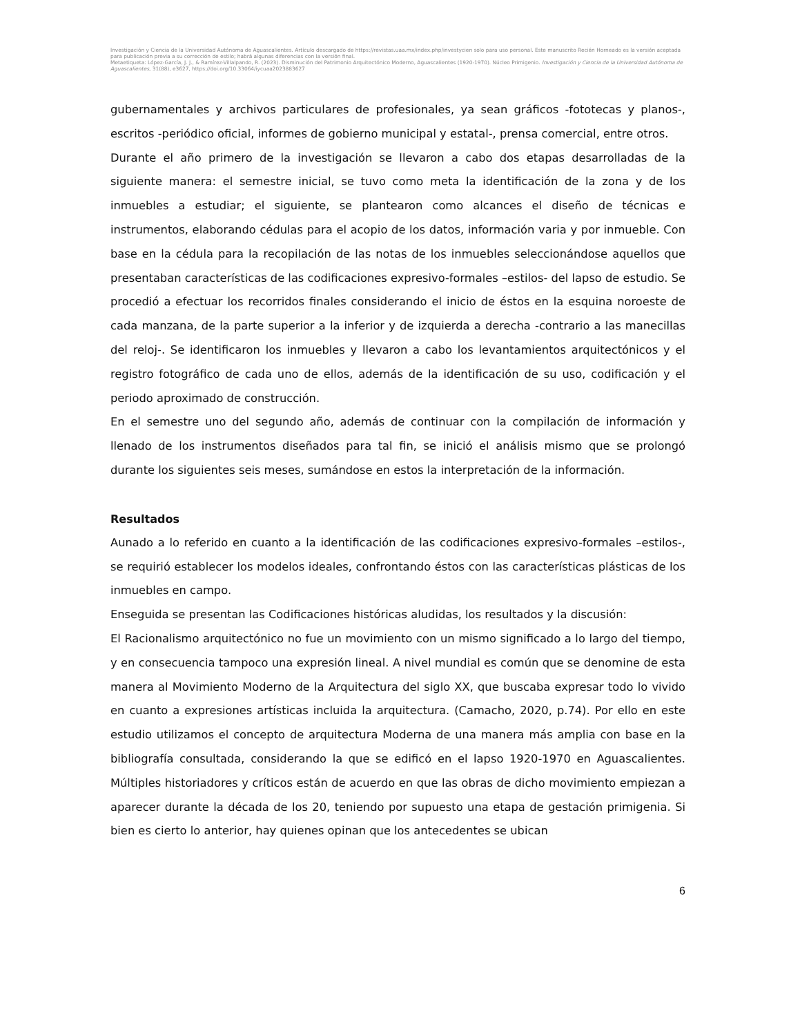Investigación y Ciencia de la Universidad Autónoma de Aguascalientes. Artículo descargado de https://revistas.uaa.mx/index.php/investycien solo para uso personal. Este manuscrito Recién Horneado es la versión aceptada para publicación previa a su corrección de estilo; habrá algunas diferencias con la versión final.
Metaetiqueta: López-García, J. J., & Ramírez-Villalpando, R. (2023). Disminución del Patrimonio Arquitectónico Moderno, Aguascalientes (1920-1970). Núcleo Primigenio. Investigación y Ciencia de la Universidad Autónoma de Aguascalientes, 31(88), e3627, https://doi.org/10.33064/iycuaa2023883627
gubernamentales y archivos particulares de profesionales, ya sean gráficos -fototecas y planos-, escritos -periódico oficial, informes de gobierno municipal y estatal-, prensa comercial, entre otros.
Durante el año primero de la investigación se llevaron a cabo dos etapas desarrolladas de la siguiente manera: el semestre inicial, se tuvo como meta la identificación de la zona y de los inmuebles a estudiar; el siguiente, se plantearon como alcances el diseño de técnicas e instrumentos, elaborando cédulas para el acopio de los datos, información varia y por inmueble. Con base en la cédula para la recopilación de las notas de los inmuebles seleccionándose aquellos que presentaban características de las codificaciones expresivo-formales –estilos- del lapso de estudio. Se procedió a efectuar los recorridos finales considerando el inicio de éstos en la esquina noroeste de cada manzana, de la parte superior a la inferior y de izquierda a derecha -contrario a las manecillas del reloj-. Se identificaron los inmuebles y llevaron a cabo los levantamientos arquitectónicos y el registro fotográfico de cada uno de ellos, además de la identificación de su uso, codificación y el periodo aproximado de construcción.
En el semestre uno del segundo año, además de continuar con la compilación de información y llenado de los instrumentos diseñados para tal fin, se inició el análisis mismo que se prolongó durante los siguientes seis meses, sumándose en estos la interpretación de la información.
Resultados
Aunado a lo referido en cuanto a la identificación de las codificaciones expresivo-formales –estilos-, se requirió establecer los modelos ideales, confrontando éstos con las características plásticas de los inmuebles en campo.
Enseguida se presentan las Codificaciones históricas aludidas, los resultados y la discusión:
El Racionalismo arquitectónico no fue un movimiento con un mismo significado a lo largo del tiempo, y en consecuencia tampoco una expresión lineal. A nivel mundial es común que se denomine de esta manera al Movimiento Moderno de la Arquitectura del siglo XX, que buscaba expresar todo lo vivido en cuanto a expresiones artísticas incluida la arquitectura. (Camacho, 2020, p.74). Por ello en este estudio utilizamos el concepto de arquitectura Moderna de una manera más amplia con base en la bibliografía consultada, considerando la que se edificó en el lapso 1920-1970 en Aguascalientes. Múltiples historiadores y críticos están de acuerdo en que las obras de dicho movimiento empiezan a aparecer durante la década de los 20, teniendo por supuesto una etapa de gestación primigenia. Si bien es cierto lo anterior, hay quienes opinan que los antecedentes se ubican
6